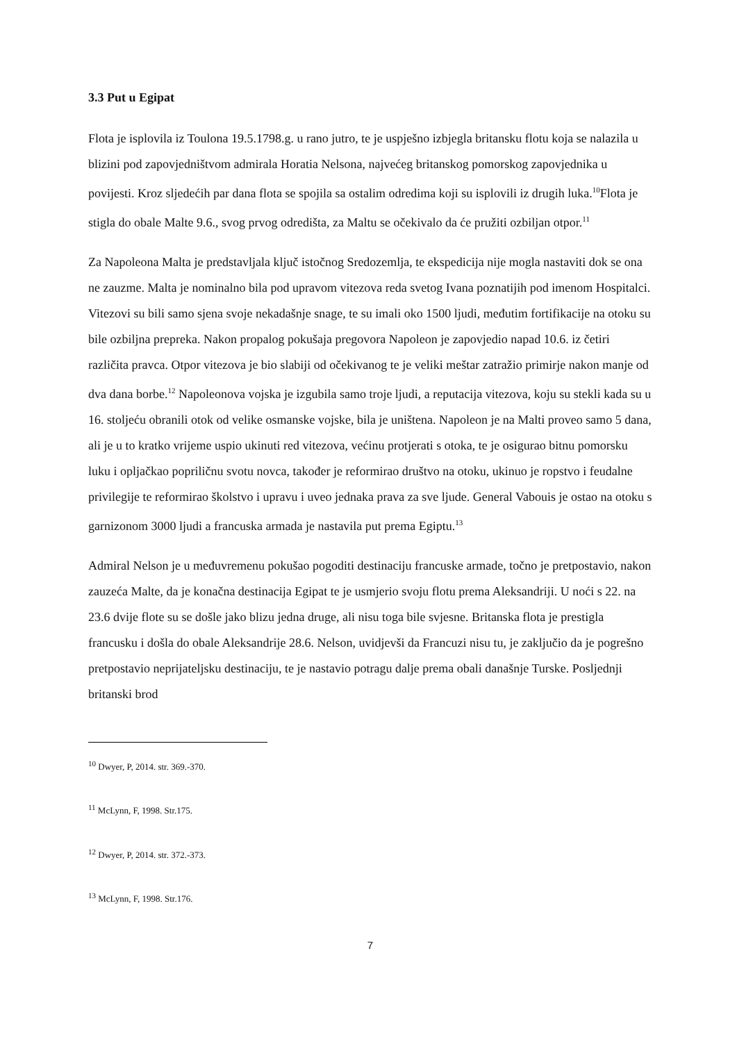3.3 Put u Egipat
Flota je isplovila iz Toulona 19.5.1798.g. u rano jutro, te je uspješno izbjegla britansku flotu koja se nalazila u blizini pod zapovjedništvom admirala Horatia Nelsona, najvećeg britanskog pomorskog zapovjednika u povijesti. Kroz sljedećih par dana flota se spojila sa ostalim odredima koji su isplovili iz drugih luka.<sup>10</sup>Flota je stigla do obale Malte 9.6., svog prvog odredišta, za Maltu se očekivalo da će pružiti ozbiljan otpor.<sup>11</sup>
Za Napoleona Malta je predstavljala ključ istočnog Sredozemlja, te ekspedicija nije mogla nastaviti dok se ona ne zauzme. Malta je nominalno bila pod upravom vitezova reda svetog Ivana poznatijih pod imenom Hospitalci. Vitezovi su bili samo sjena svoje nekadašnje snage, te su imali oko 1500 ljudi, međutim fortifikacije na otoku su bile ozbiljna prepreka. Nakon propalog pokušaja pregovora Napoleon je zapovjedio napad 10.6. iz četiri različita pravca. Otpor vitezova je bio slabiji od očekivanog te je veliki meštar zatražio primirje nakon manje od dva dana borbe.<sup>12</sup> Napoleonova vojska je izgubila samo troje ljudi, a reputacija vitezova, koju su stekli kada su u 16. stoljeću obranili otok od velike osmanske vojske, bila je uništena. Napoleon je na Malti proveo samo 5 dana, ali je u to kratko vrijeme uspio ukinuti red vitezova, većinu protjerati s otoka, te je osigurao bitnu pomorsku luku i opljačkao popriličnu svotu novca, također je reformirao društvo na otoku, ukinuo je ropstvo i feudalne privilegije te reformirao školstvo i upravu i uveo jednaka prava za sve ljude. General Vabouis je ostao na otoku s garnizonom 3000 ljudi a francuska armada je nastavila put prema Egiptu.<sup>13</sup>
Admiral Nelson je u međuvremenu pokušao pogoditi destinaciju francuske armade, točno je pretpostavio, nakon zauzeća Malte, da je konačna destinacija Egipat te je usmjerio svoju flotu prema Aleksandriji. U noći s 22. na 23.6 dvije flote su se došle jako blizu jedna druge, ali nisu toga bile svjesne. Britanska flota je prestigla francusku i došla do obale Aleksandrije 28.6. Nelson, uvidjevši da Francuzi nisu tu, je zaključio da je pogrešno pretpostavio neprijateljsku destinaciju, te je nastavio potragu dalje prema obali današnje Turske. Posljednji britanski brod
<sup>10</sup> Dwyer, P, 2014. str. 369.-370.
<sup>11</sup> McLynn, F, 1998. Str.175.
<sup>12</sup> Dwyer, P, 2014. str. 372.-373.
<sup>13</sup> McLynn, F, 1998. Str.176.
7